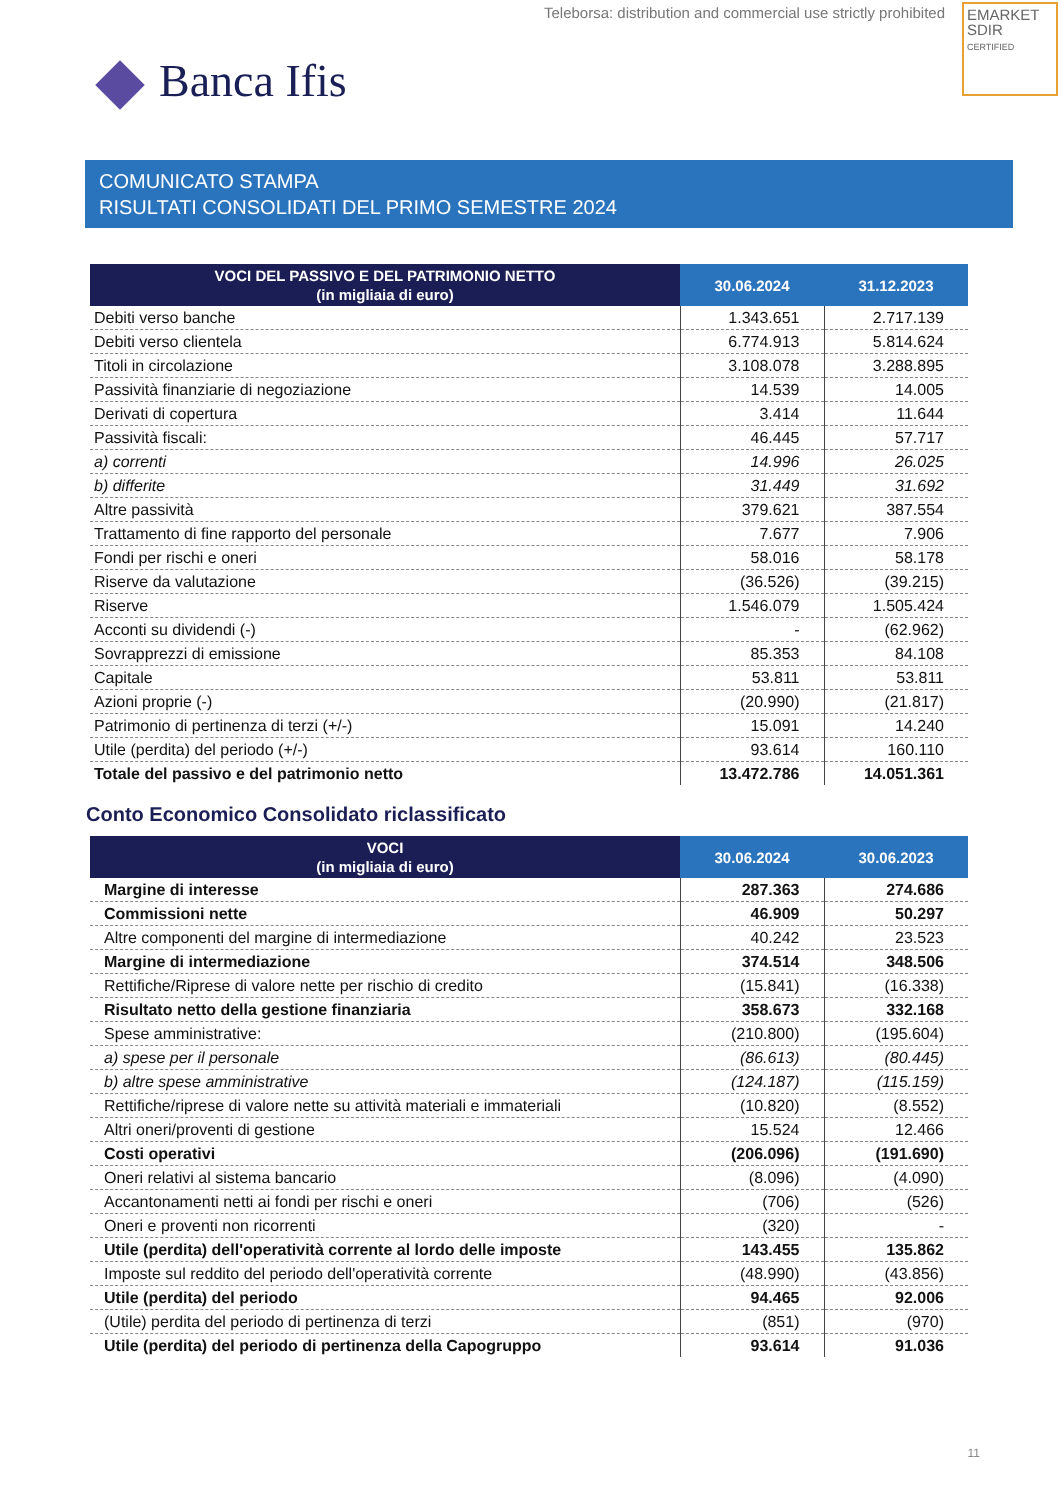Teleborsa: distribution and commercial use strictly prohibited
EMARKET
SDIR
CERTIFIED
Banca Ifis
COMUNICATO STAMPA
RISULTATI CONSOLIDATI DEL PRIMO SEMESTRE 2024
| VOCI DEL PASSIVO E DEL PATRIMONIO NETTO (in migliaia di euro) | 30.06.2024 | 31.12.2023 |
| --- | --- | --- |
| Debiti verso banche | 1.343.651 | 2.717.139 |
| Debiti verso clientela | 6.774.913 | 5.814.624 |
| Titoli in circolazione | 3.108.078 | 3.288.895 |
| Passività finanziarie di negoziazione | 14.539 | 14.005 |
| Derivati di copertura | 3.414 | 11.644 |
| Passività fiscali: | 46.445 | 57.717 |
| a) correnti | 14.996 | 26.025 |
| b) differite | 31.449 | 31.692 |
| Altre passività | 379.621 | 387.554 |
| Trattamento di fine rapporto del personale | 7.677 | 7.906 |
| Fondi per rischi e oneri | 58.016 | 58.178 |
| Riserve da valutazione | (36.526) | (39.215) |
| Riserve | 1.546.079 | 1.505.424 |
| Acconti su dividendi (-) | - | (62.962) |
| Sovrapprezzi di emissione | 85.353 | 84.108 |
| Capitale | 53.811 | 53.811 |
| Azioni proprie (-) | (20.990) | (21.817) |
| Patrimonio di pertinenza di terzi (+/-) | 15.091 | 14.240 |
| Utile (perdita) del periodo (+/-) | 93.614 | 160.110 |
| Totale del passivo e del patrimonio netto | 13.472.786 | 14.051.361 |
Conto Economico Consolidato riclassificato
| VOCI (in migliaia di euro) | 30.06.2024 | 30.06.2023 |
| --- | --- | --- |
| Margine di interesse | 287.363 | 274.686 |
| Commissioni nette | 46.909 | 50.297 |
| Altre componenti del margine di intermediazione | 40.242 | 23.523 |
| Margine di intermediazione | 374.514 | 348.506 |
| Rettifiche/Riprese di valore nette per rischio di credito | (15.841) | (16.338) |
| Risultato netto della gestione finanziaria | 358.673 | 332.168 |
| Spese amministrative: | (210.800) | (195.604) |
| a) spese per il personale | (86.613) | (80.445) |
| b) altre spese amministrative | (124.187) | (115.159) |
| Rettifiche/riprese di valore nette su attività materiali e immateriali | (10.820) | (8.552) |
| Altri oneri/proventi di gestione | 15.524 | 12.466 |
| Costi operativi | (206.096) | (191.690) |
| Oneri relativi al sistema bancario | (8.096) | (4.090) |
| Accantonamenti netti ai fondi per rischi e oneri | (706) | (526) |
| Oneri e proventi non ricorrenti | (320) | - |
| Utile (perdita) dell'operatività corrente al lordo delle imposte | 143.455 | 135.862 |
| Imposte sul reddito del periodo dell'operatività corrente | (48.990) | (43.856) |
| Utile (perdita) del periodo | 94.465 | 92.006 |
| (Utile) perdita del periodo di pertinenza di terzi | (851) | (970) |
| Utile (perdita) del periodo di pertinenza della Capogruppo | 93.614 | 91.036 |
11